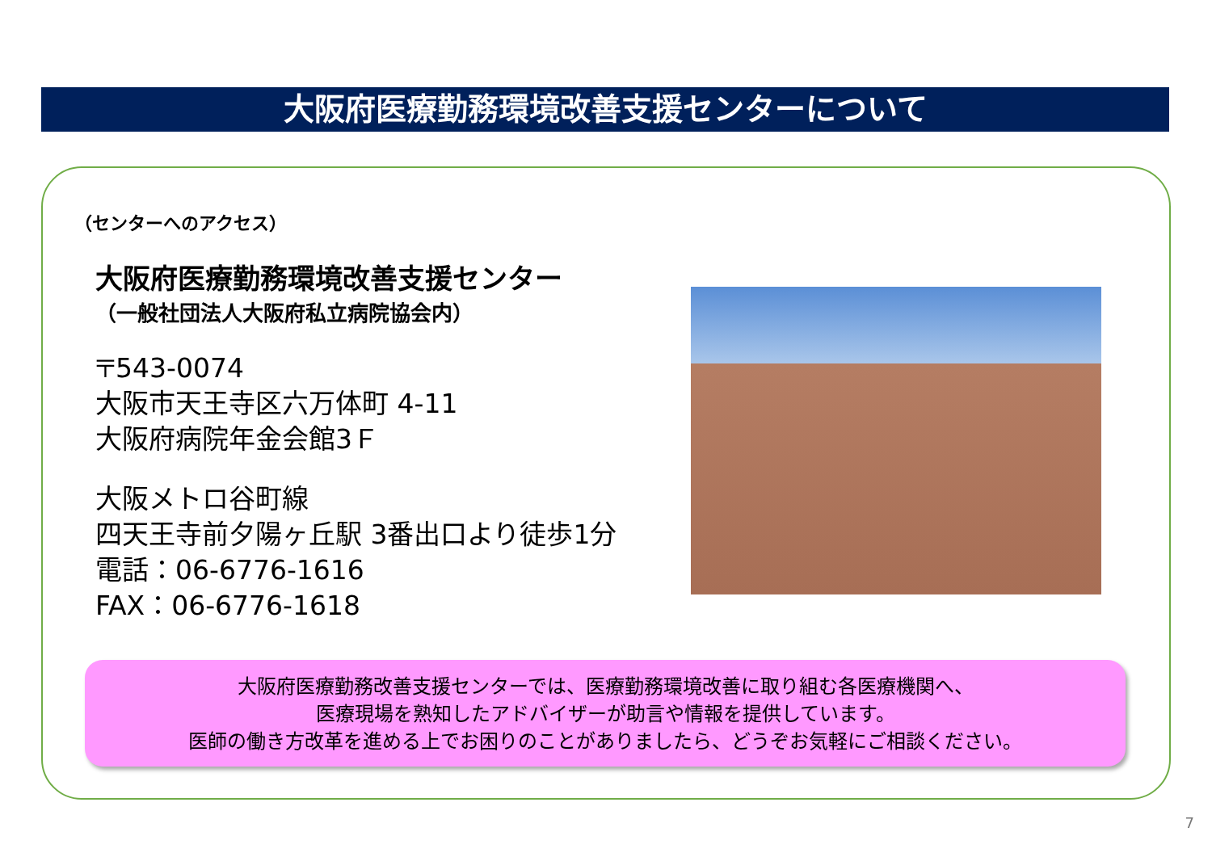大阪府医療勤務環境改善支援センターについて
（センターへのアクセス）
大阪府医療勤務環境改善支援センター
（一般社団法人大阪府私立病院協会内）
〒543-0074
大阪市天王寺区六万体町 4-11
大阪府病院年金会館3Ｆ
大阪メトロ谷町線
四天王寺前夕陽ヶ丘駅 3番出口より徒歩1分
電話：06-6776-1616
FAX：06-6776-1618
大阪府医療勤務改善支援センターでは、医療勤務環境改善に取り組む各医療機関へ、
医療現場を熟知したアドバイザーが助言や情報を提供しています。
医師の働き方改革を進める上でお困りのことがありましたら、どうぞお気軽にご相談ください。
7